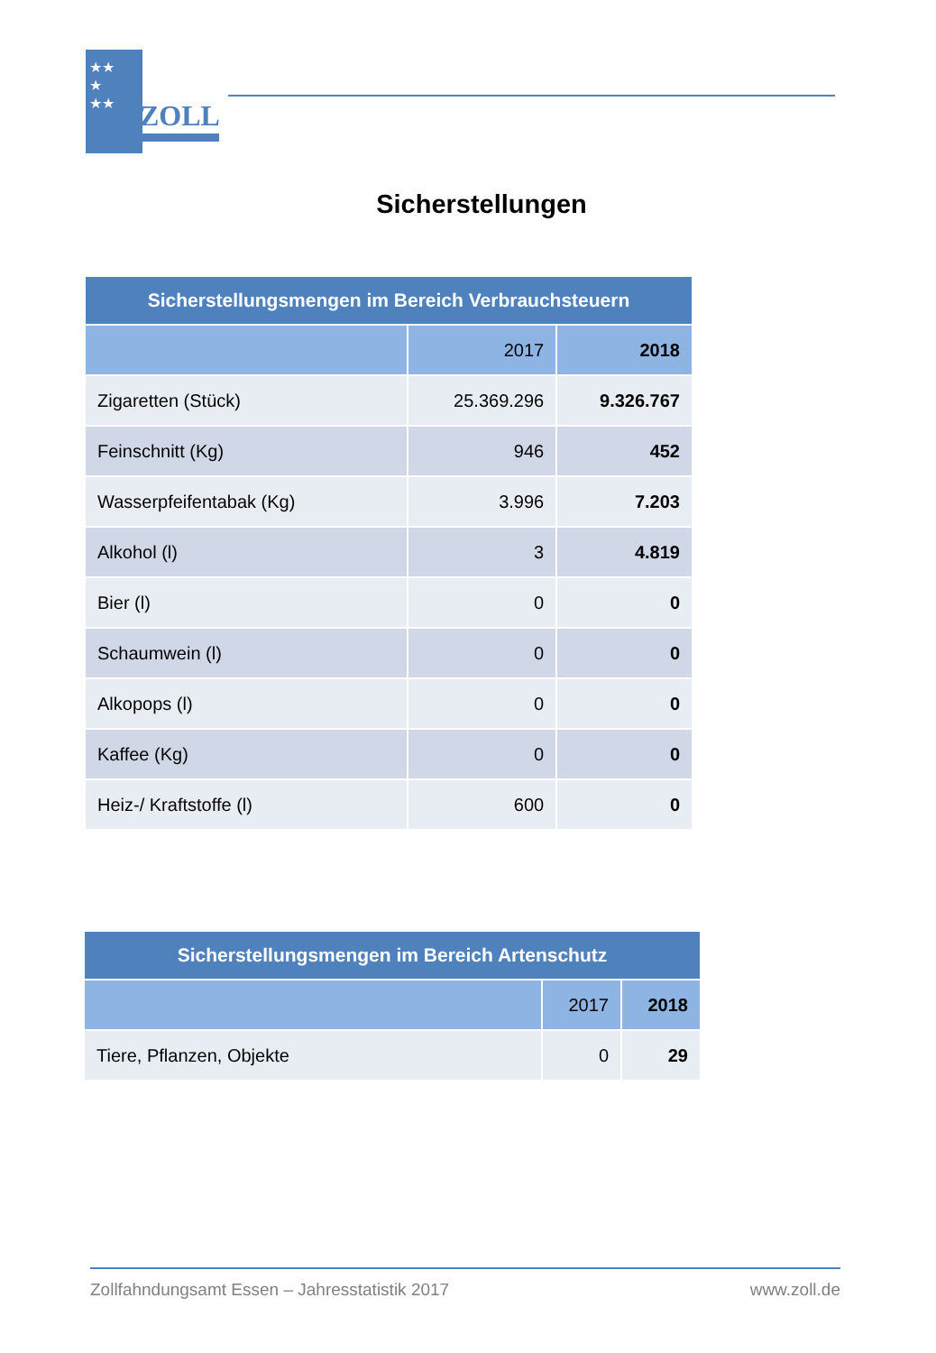★★
★
★★
ZOLL
Sicherstellungen
| Sicherstellungsmengen im Bereich Verbrauchsteuern | | |
| --- | --- | --- |
| | 2017 | 2018 |
| Zigaretten (Stück) | 25.369.296 | 9.326.767 |
| Feinschnitt (Kg) | 946 | 452 |
| Wasserpfeifentabak (Kg) | 3.996 | 7.203 |
| Alkohol (l) | 3 | 4.819 |
| Bier (l) | 0 | 0 |
| Schaumwein (l) | 0 | 0 |
| Alkopops (l) | 0 | 0 |
| Kaffee (Kg) | 0 | 0 |
| Heiz-/ Kraftstoffe (l) | 600 | 0 |
| Sicherstellungsmengen im Bereich Artenschutz | | |
| --- | --- | --- |
| | 2017 | 2018 |
| Tiere, Pflanzen, Objekte | 0 | 29 |
Zollfahndungsamt Essen – Jahresstatistik 2017 www.zoll.de